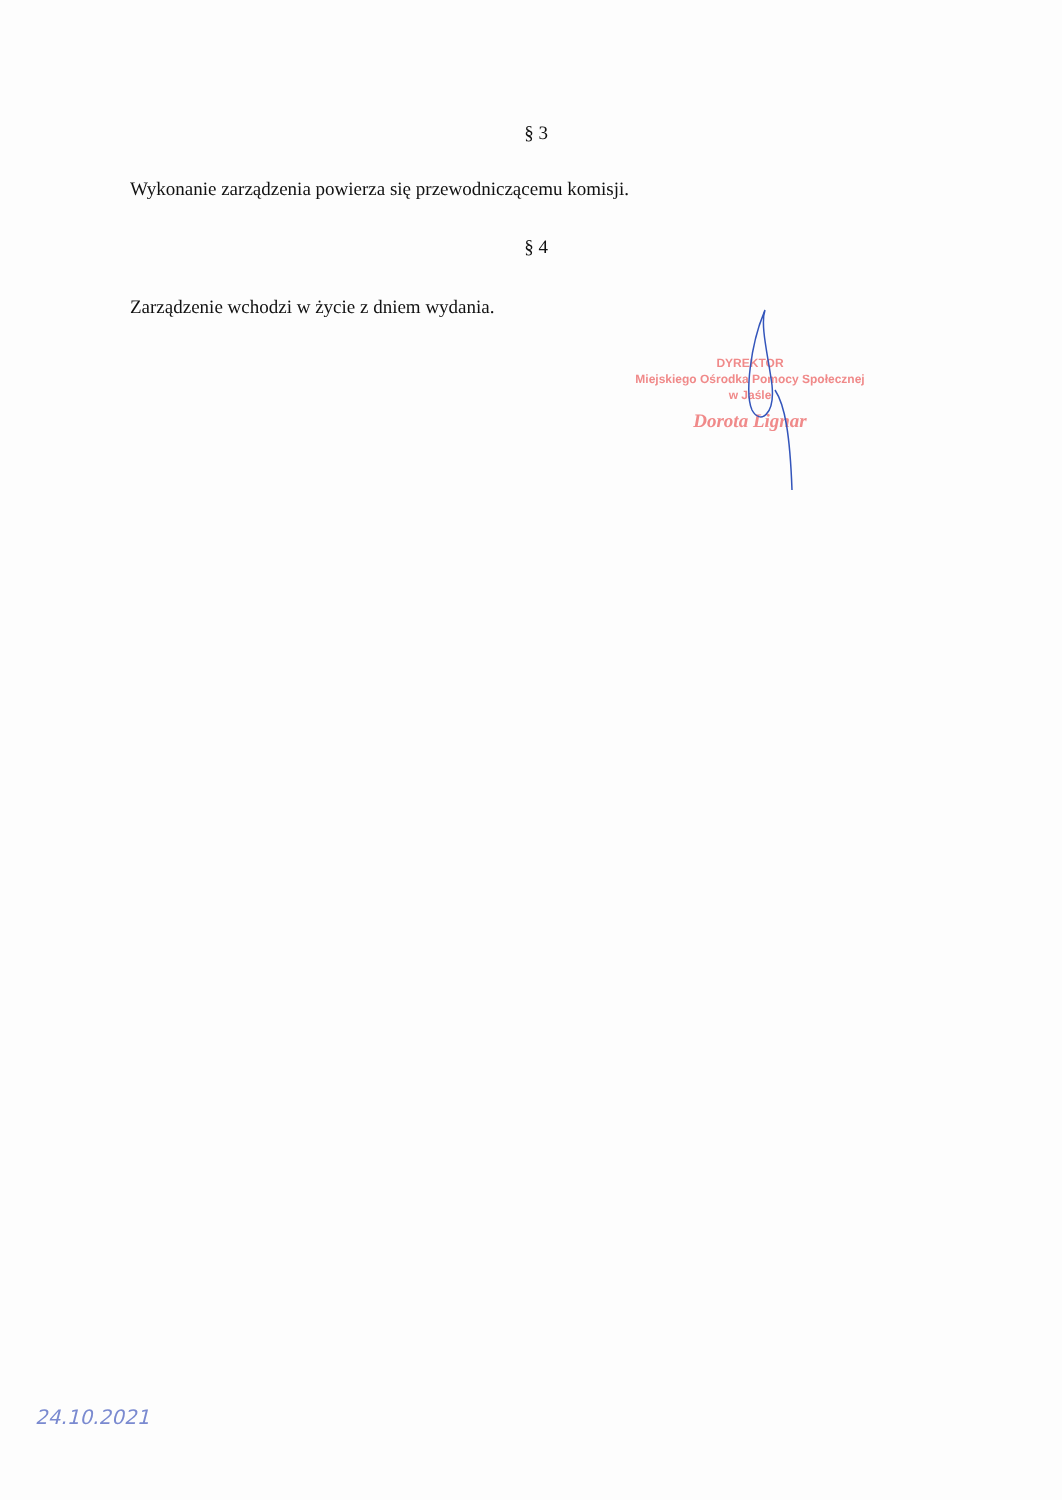§ 3
Wykonanie zarządzenia powierza się przewodniczącemu komisji.
§ 4
Zarządzenie wchodzi w życie z dniem wydania.
DYREKTOR
Miejskiego Ośrodka Pomocy Społecznej
w Jaśle
Dorota Lignar
24.10.2021